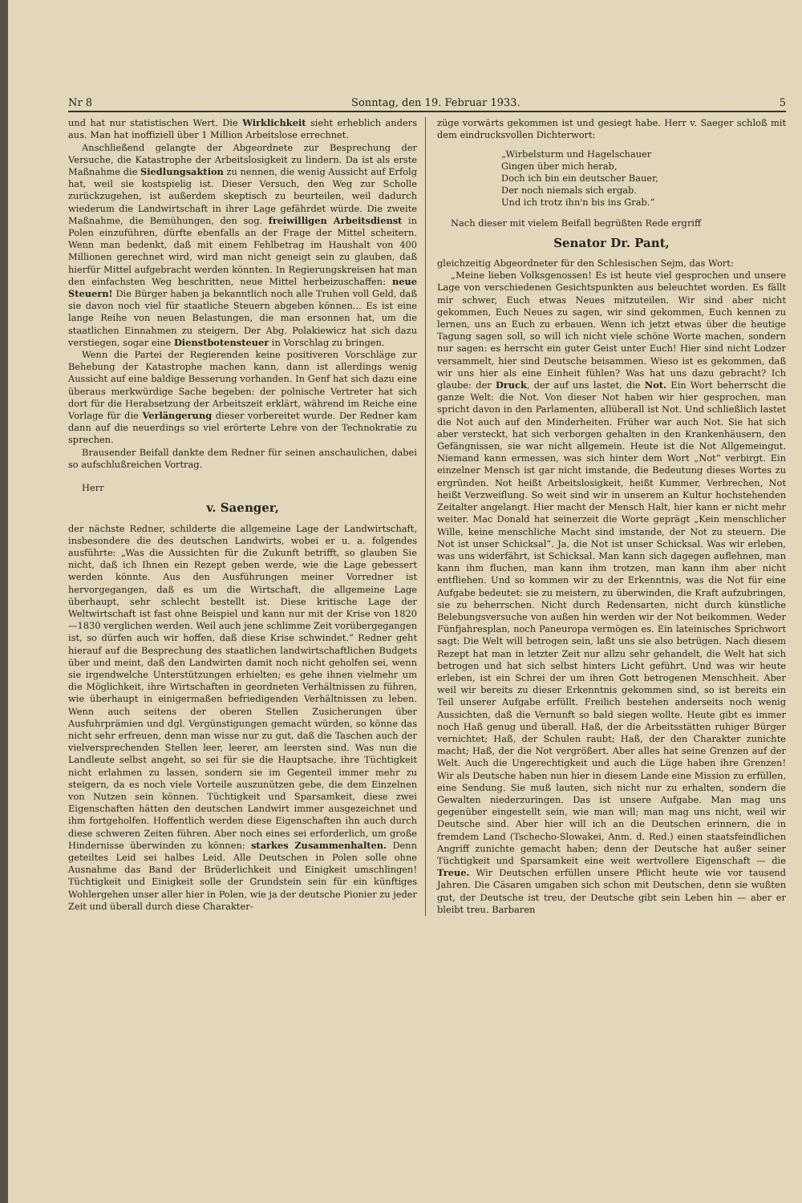Nr 8 Sonntag, den 19. Februar 1933. 5
und hat nur statistischen Wert. Die Wirklichkeit sieht erheblich anders aus. Man hat inoffiziell über 1 Million Arbeitslose errechnet.
Anschließend gelangte der Abgeordnete zur Besprechung der Versuche, die Katastrophe der Arbeitslosigkeit zu lindern. Da ist als erste Maßnahme die Siedlungsaktion zu nennen, die wenig Aussicht auf Erfolg hat, weil sie kostspielig ist. Dieser Versuch, den Weg zur Scholle zurückzugehen, ist außerdem skeptisch zu beurteilen, weil dadurch wiederum die Landwirtschaft in ihrer Lage gefährdet würde. Die zweite Maßnahme, die Bemühungen, den sog. freiwilligen Arbeitsdienst in Polen einzuführen, dürfte ebenfalls an der Frage der Mittel scheitern. Wenn man bedenkt, daß mit einem Fehlbetrag im Haushalt von 400 Millionen gerechnet wird, wird man nicht geneigt sein zu glauben, daß hierfür Mittel aufgebracht werden könnten. In Regierungskreisen hat man den einfachsten Weg beschritten, neue Mittel herbeizuschaffen: neue Steuern! Die Bürger haben ja bekanntlich noch alle Truhen voll Geld, daß sie davon noch viel für staatliche Steuern abgeben können... Es ist eine lange Reihe von neuen Belastungen, die man ersonnen hat, um die staatlichen Einnahmen zu steigern. Der Abg. Polakiewicz hat sich dazu verstiegen, sogar eine Dienstbotensteuer in Vorschlag zu bringen.
Wenn die Partei der Regierenden keine positiveren Vorschläge zur Behebung der Katastrophe machen kann, dann ist allerdings wenig Aussicht auf eine baldige Besserung vorhanden. In Genf hat sich dazu eine überaus merkwürdige Sache begeben: der polnische Vertreter hat sich dort für die Herabsetzung der Arbeitszeit erklärt, während im Reiche eine Vorlage für die Verlängerung dieser vorbereitet wurde. Der Redner kam dann auf die neuerdings so viel erörterte Lehre von der Technokratie zu sprechen.
Brausender Beifall dankte dem Redner für seinen anschaulichen, dabei so aufschlußreichen Vortrag.
Herr
v. Saenger,
der nächste Redner, schilderte die allgemeine Lage der Landwirtschaft, insbesondere die des deutschen Landwirts, wobei er u. a. folgendes ausführte: „Was die Aussichten für die Zukunft betrifft, so glauben Sie nicht, daß ich Ihnen ein Rezept geben werde, wie die Lage gebessert werden könnte. Aus den Ausführungen meiner Vorredner ist hervorgegangen, daß es um die Wirtschaft, die allgemeine Lage überhaupt, sehr schlecht bestellt ist. Diese kritische Lage der Weltwirtschaft ist fast ohne Beispiel und kann nur mit der Krise von 1820—1830 verglichen werden. Weil auch jene schlimme Zeit vorübergegangen ist, so dürfen auch wir hoffen, daß diese Krise schwindet.“ Redner geht hierauf auf die Besprechung des staatlichen landwirtschaftlichen Budgets über und meint, daß den Landwirten damit noch nicht geholfen sei, wenn sie irgendwelche Unterstützungen erhielten; es gehe ihnen vielmehr um die Möglichkeit, ihre Wirtschaften in geordneten Verhältnissen zu führen, wie überhaupt in einigermaßen befriedigenden Verhältnissen zu leben. Wenn auch seitens der oberen Stellen Zusicherungen über Ausfuhrprämien und dgl. Vergünstigungen gemacht würden, so könne das nicht sehr erfreuen, denn man wisse nur zu gut, daß die Taschen auch der vielversprechenden Stellen leer, leerer, am leersten sind. Was nun die Landleute selbst angeht, so sei für sie die Hauptsache, ihre Tüchtigkeit nicht erlahmen zu lassen, sondern sie im Gegenteil immer mehr zu steigern, da es noch viele Vorteile auszunützen gebe, die dem Einzelnen von Nutzen sein können. Tüchtigkeit und Sparsamkeit, diese zwei Eigenschaften hätten den deutschen Landwirt immer ausgezeichnet und ihm fortgeholfen. Hoffentlich werden diese Eigenschaften ihn auch durch diese schweren Zeiten führen. Aber noch eines sei erforderlich, um große Hindernisse überwinden zu können: starkes Zusammenhalten. Denn geteiltes Leid sei halbes Leid. Alle Deutschen in Polen solle ohne Ausnahme das Band der Brüderlichkeit und Einigkeit umschlingen! Tüchtigkeit und Einigkeit solle der Grundstein sein für ein künftiges Wohlergehen unser aller hier in Polen, wie ja der deutsche Pionier zu jeder Zeit und überall durch diese Charakter-
züge vorwärts gekommen ist und gesiegt habe. Herr v. Saeger schloß mit dem eindrucksvollen Dichterwort:
„Wirbelsturm und Hagelschauer
Gingen über mich herab,
Doch ich bin ein deutscher Bauer,
Der noch niemals sich ergab.
Und ich trotz ihn'n bis ins Grab.“
Nach dieser mit vielem Beifall begrüßten Rede ergriff
Senator Dr. Pant,
gleichzeitig Abgeordneter für den Schlesischen Sejm, das Wort:
„Meine lieben Volksgenossen! Es ist heute viel gesprochen und unsere Lage von verschiedenen Gesichtspunkten aus beleuchtet worden. Es fällt mir schwer, Euch etwas Neues mitzuteilen. Wir sind aber nicht gekommen, Euch Neues zu sagen, wir sind gekommen, Euch kennen zu lernen, uns an Euch zu erbauen. Wenn ich jetzt etwas über die heutige Tagung sagen soll, so will ich nicht viele schöne Worte machen, sondern nur sagen: es herrscht ein guter Geist unter Euch! Hier sind nicht Lodzer versammelt, hier sind Deutsche beisammen. Wieso ist es gekommen, daß wir uns hier als eine Einheit fühlen? Was hat uns dazu gebracht? Ich glaube: der Druck, der auf uns lastet, die Not. Ein Wort beherrscht die ganze Welt: die Not. Von dieser Not haben wir hier gesprochen, man spricht davon in den Parlamenten, allüberall ist Not. Und schließlich lastet die Not auch auf den Minderheiten. Früher war auch Not. Sie hat sich aber versteckt, hat sich verborgen gehalten in den Krankenhäusern, den Gefängnissen, sie war nicht allgemein. Heute ist die Not Allgemeingut. Niemand kann ermessen, was sich hinter dem Wort „Not“ verbirgt. Ein einzelner Mensch ist gar nicht imstande, die Bedeutung dieses Wortes zu ergründen. Not heißt Arbeitslosigkeit, heißt Kummer, Verbrechen, Not heißt Verzweiflung. So weit sind wir in unserem an Kultur hochstehenden Zeitalter angelangt. Hier macht der Mensch Halt, hier kann er nicht mehr weiter. Mac Donald hat seinerzeit die Worte geprägt „Kein menschlicher Wille, keine menschliche Macht sind imstande, der Not zu steuern. Die Not ist unser Schicksal“. Ja, die Not ist unser Schicksal. Was wir erleben, was uns widerfährt, ist Schicksal. Man kann sich dagegen auflehnen, man kann ihm fluchen, man kann ihm trotzen, man kann ihm aber nicht entfliehen. Und so kommen wir zu der Erkenntnis, was die Not für eine Aufgabe bedeutet: sie zu meistern, zu überwinden, die Kraft aufzubringen, sie zu beherrschen. Nicht durch Redensarten, nicht durch künstliche Belebungsversuche von außen hin werden wir der Not beikommen. Weder Fünfjahresplan, noch Paneuropa vermögen es. Ein lateinisches Sprichwort sagt: Die Welt will betrogen sein, laßt uns sie also betrügen. Nach diesem Rezept hat man in letzter Zeit nur allzu sehr gehandelt, die Welt hat sich betrogen und hat sich selbst hinters Licht geführt. Und was wir heute erleben, ist ein Schrei der um ihren Gott betrogenen Menschheit. Aber weil wir bereits zu dieser Erkenntnis gekommen sind, so ist bereits ein Teil unserer Aufgabe erfüllt. Freilich bestehen anderseits noch wenig Aussichten, daß die Vernunft so bald siegen wollte. Heute gibt es immer noch Haß genug und überall. Haß, der die Arbeitsstätten ruhiger Bürger vernichtet; Haß, der Schulen raubt; Haß, der den Charakter zunichte macht; Haß, der die Not vergrößert. Aber alles hat seine Grenzen auf der Welt. Auch die Ungerechtigkeit und auch die Lüge haben ihre Grenzen! Wir als Deutsche haben nun hier in diesem Lande eine Mission zu erfüllen, eine Sendung. Sie muß lauten, sich nicht nur zu erhalten, sondern die Gewalten niederzuringen. Das ist unsere Aufgabe. Man mag uns gegenüber eingestellt sein, wie man will; man mag uns nicht, weil wir Deutsche sind. Aber hier will ich an die Deutschen erinnern, die in fremdem Land (Tschecho-Slowakei, Anm. d. Red.) einen staatsfeindlichen Angriff zunichte gemacht haben; denn der Deutsche hat außer seiner Tüchtigkeit und Sparsamkeit eine weit wertvollere Eigenschaft — die Treue. Wir Deutschen erfüllen unsere Pflicht heute wie vor tausend Jahren. Die Cäsaren umgaben sich schon mit Deutschen, denn sie wußten gut, der Deutsche ist treu, der Deutsche gibt sein Leben hin — aber er bleibt treu. Barbaren